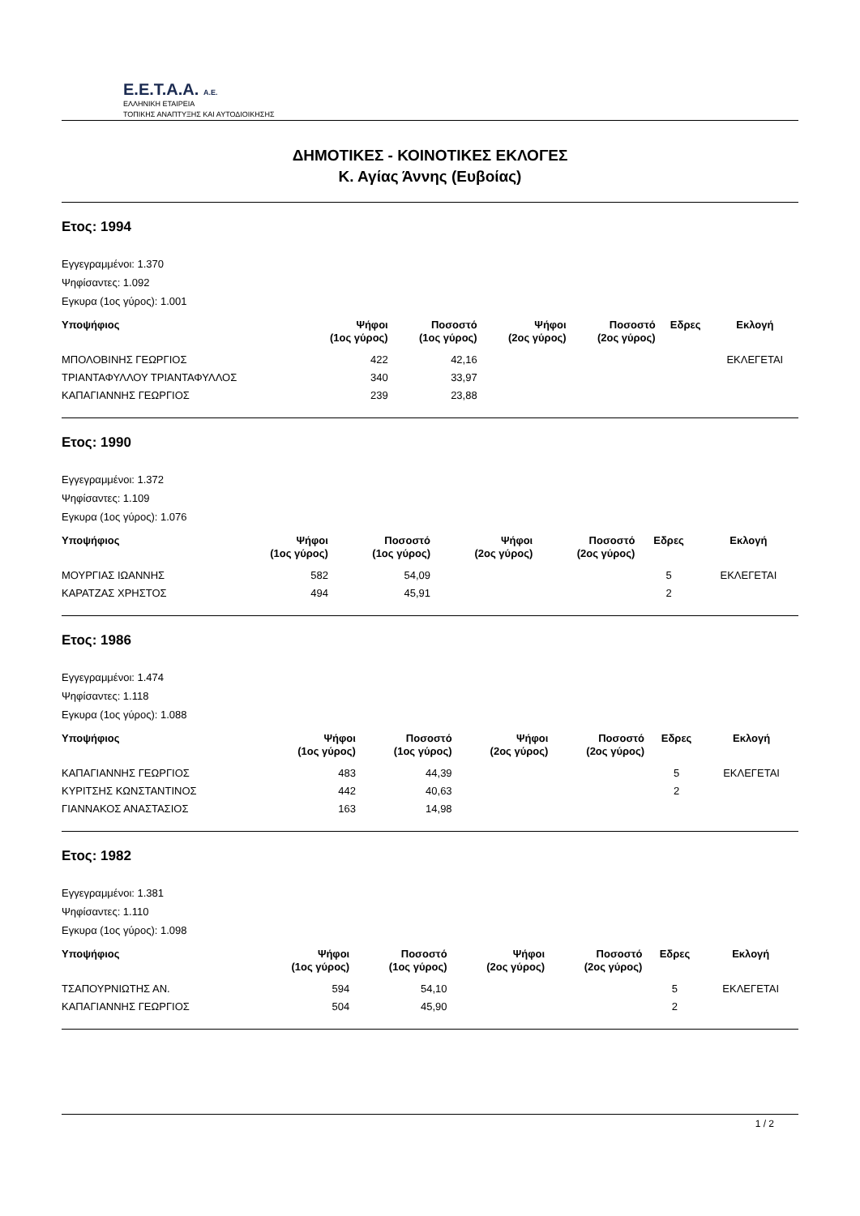E.E.T.A.A. A.E.
ΕΛΛΗΝΙΚΗ ΕΤΑΙΡΕΙΑ
ΤΟΠΙΚΗΣ ΑΝΑΠΤΥΞΗΣ ΚΑΙ ΑΥΤΟΔΙΟΙΚΗΣΗΣ
ΔΗΜΟΤΙΚΕΣ - ΚΟΙΝΟΤΙΚΕΣ ΕΚΛΟΓΕΣ
Κ. Αγίας Άννης (Ευβοίας)
Ετος: 1994
Εγγεγραμμένοι: 1.370
Ψηφίσαντες: 1.092
Εγκυρα (1ος γύρος): 1.001
| Υποψήφιος | Ψήφοι (1ος γύρος) | Ποσοστό (1ος γύρος) | Ψήφοι (2ος γύρος) | Ποσοστό (2ος γύρος) | Εδρες | Εκλογή |
| --- | --- | --- | --- | --- | --- | --- |
| ΜΠΟΛΟΒΙΝΗΣ ΓΕΩΡΓΙΟΣ | 422 | 42,16 | | | | ΕΚΛΕΓΕΤΑΙ |
| ΤΡΙΑΝΤΑΦΥΛΛΟΥ ΤΡΙΑΝΤΑΦΥΛΛΟΣ | 340 | 33,97 | | | | |
| ΚΑΠΑΓΙΑΝΝΗΣ ΓΕΩΡΓΙΟΣ | 239 | 23,88 | | | | |
Ετος: 1990
Εγγεγραμμένοι: 1.372
Ψηφίσαντες: 1.109
Εγκυρα (1ος γύρος): 1.076
| Υποψήφιος | Ψήφοι (1ος γύρος) | Ποσοστό (1ος γύρος) | Ψήφοι (2ος γύρος) | Ποσοστό (2ος γύρος) | Εδρες | Εκλογή |
| --- | --- | --- | --- | --- | --- | --- |
| ΜΟΥΡΓΙΑΣ ΙΩΑΝΝΗΣ | 582 | 54,09 | | | 5 | ΕΚΛΕΓΕΤΑΙ |
| ΚΑΡΑΤΖΑΣ ΧΡΗΣΤΟΣ | 494 | 45,91 | | | 2 | |
Ετος: 1986
Εγγεγραμμένοι: 1.474
Ψηφίσαντες: 1.118
Εγκυρα (1ος γύρος): 1.088
| Υποψήφιος | Ψήφοι (1ος γύρος) | Ποσοστό (1ος γύρος) | Ψήφοι (2ος γύρος) | Ποσοστό (2ος γύρος) | Εδρες | Εκλογή |
| --- | --- | --- | --- | --- | --- | --- |
| ΚΑΠΑΓΙΑΝΝΗΣ ΓΕΩΡΓΙΟΣ | 483 | 44,39 | | | 5 | ΕΚΛΕΓΕΤΑΙ |
| ΚΥΡΙΤΣΗΣ ΚΩΝΣΤΑΝΤΙΝΟΣ | 442 | 40,63 | | | 2 | |
| ΓΙΑΝΝΑΚΟΣ ΑΝΑΣΤΑΣΙΟΣ | 163 | 14,98 | | | | |
Ετος: 1982
Εγγεγραμμένοι: 1.381
Ψηφίσαντες: 1.110
Εγκυρα (1ος γύρος): 1.098
| Υποψήφιος | Ψήφοι (1ος γύρος) | Ποσοστό (1ος γύρος) | Ψήφοι (2ος γύρος) | Ποσοστό (2ος γύρος) | Εδρες | Εκλογή |
| --- | --- | --- | --- | --- | --- | --- |
| ΤΣΑΠΟΥΡΝΙΩΤΗΣ ΑΝ. | 594 | 54,10 | | | 5 | ΕΚΛΕΓΕΤΑΙ |
| ΚΑΠΑΓΙΑΝΝΗΣ ΓΕΩΡΓΙΟΣ | 504 | 45,90 | | | 2 | |
1 / 2